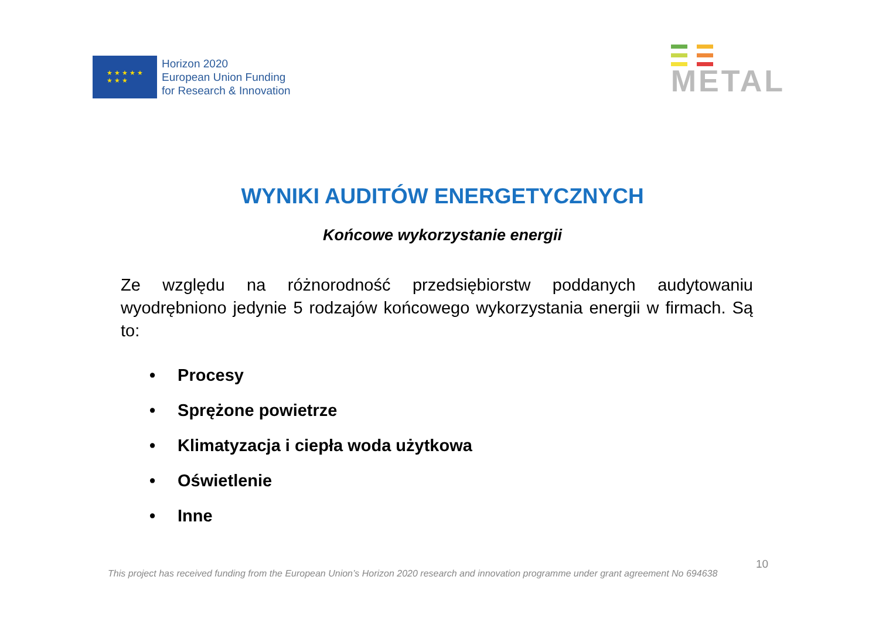★ ★ ★ ★ ★
★ ★ ★
Horizon 2020
European Union Funding
for Research & Innovation
METAL
WYNIKI AUDITÓW ENERGETYCZNYCH
Końcowe wykorzystanie energii
Ze względu na różnorodność przedsiębiorstw poddanych audytowaniu wyodrębniono jedynie 5 rodzajów końcowego wykorzystania energii w firmach. Są to:
• Procesy
• Sprężone powietrze
• Klimatyzacja i ciepła woda użytkowa
• Oświetlenie
• Inne
10
This project has received funding from the European Union’s Horizon 2020 research and innovation programme under grant agreement No 694638